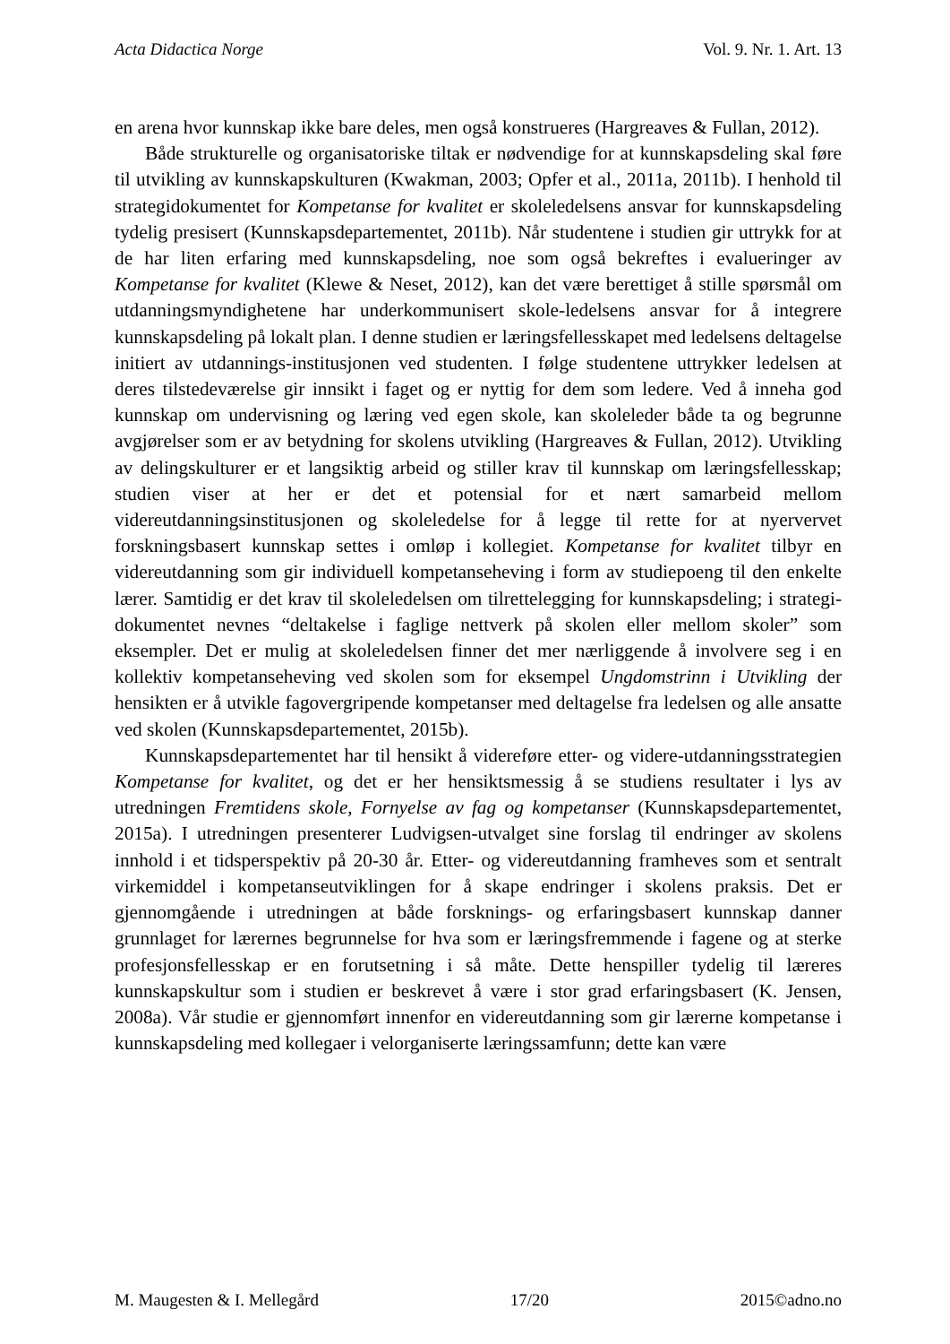Acta Didactica Norge Vol. 9. Nr. 1. Art. 13
en arena hvor kunnskap ikke bare deles, men også konstrueres (Hargreaves & Fullan, 2012).
Både strukturelle og organisatoriske tiltak er nødvendige for at kunnskapsdeling skal føre til utvikling av kunnskapskulturen (Kwakman, 2003; Opfer et al., 2011a, 2011b). I henhold til strategidokumentet for Kompetanse for kvalitet er skoleledelsens ansvar for kunnskapsdeling tydelig presisert (Kunnskapsdepartementet, 2011b). Når studentene i studien gir uttrykk for at de har liten erfaring med kunnskapsdeling, noe som også bekreftes i evalueringer av Kompetanse for kvalitet (Klewe & Neset, 2012), kan det være berettiget å stille spørsmål om utdanningsmyndighetene har underkommunisert skole-ledelsens ansvar for å integrere kunnskapsdeling på lokalt plan. I denne studien er læringsfellesskapet med ledelsens deltagelse initiert av utdannings-institusjonen ved studenten. I følge studentene uttrykker ledelsen at deres tilstedeværelse gir innsikt i faget og er nyttig for dem som ledere. Ved å inneha god kunnskap om undervisning og læring ved egen skole, kan skoleleder både ta og begrunne avgjørelser som er av betydning for skolens utvikling (Hargreaves & Fullan, 2012). Utvikling av delingskulturer er et langsiktig arbeid og stiller krav til kunnskap om læringsfellesskap; studien viser at her er det et potensial for et nært samarbeid mellom videreutdanningsinstitusjonen og skoleledelse for å legge til rette for at nyervervet forskningsbasert kunnskap settes i omløp i kollegiet. Kompetanse for kvalitet tilbyr en videreutdanning som gir individuell kompetanseheving i form av studiepoeng til den enkelte lærer. Samtidig er det krav til skoleledelsen om tilrettelegging for kunnskapsdeling; i strategi-dokumentet nevnes “deltakelse i faglige nettverk på skolen eller mellom skoler” som eksempler. Det er mulig at skoleledelsen finner det mer nærliggende å involvere seg i en kollektiv kompetanseheving ved skolen som for eksempel Ungdomstrinn i Utvikling der hensikten er å utvikle fagovergripende kompetanser med deltagelse fra ledelsen og alle ansatte ved skolen (Kunnskapsdepartementet, 2015b).
Kunnskapsdepartementet har til hensikt å videreføre etter- og videre-utdanningsstrategien Kompetanse for kvalitet, og det er her hensiktsmessig å se studiens resultater i lys av utredningen Fremtidens skole, Fornyelse av fag og kompetanser (Kunnskapsdepartementet, 2015a). I utredningen presenterer Ludvigsen-utvalget sine forslag til endringer av skolens innhold i et tidsperspektiv på 20-30 år. Etter- og videreutdanning framheves som et sentralt virkemiddel i kompetanseutviklingen for å skape endringer i skolens praksis. Det er gjennomgående i utredningen at både forsknings- og erfaringsbasert kunnskap danner grunnlaget for lærernes begrunnelse for hva som er læringsfremmende i fagene og at sterke profesjonsfellesskap er en forutsetning i så måte. Dette henspiller tydelig til læreres kunnskapskultur som i studien er beskrevet å være i stor grad erfaringsbasert (K. Jensen, 2008a). Vår studie er gjennomført innenfor en videreutdanning som gir lærerne kompetanse i kunnskapsdeling med kollegaer i velorganiserte læringssamfunn; dette kan være
M. Maugesten & I. Mellegård 17/20 2015©adno.no